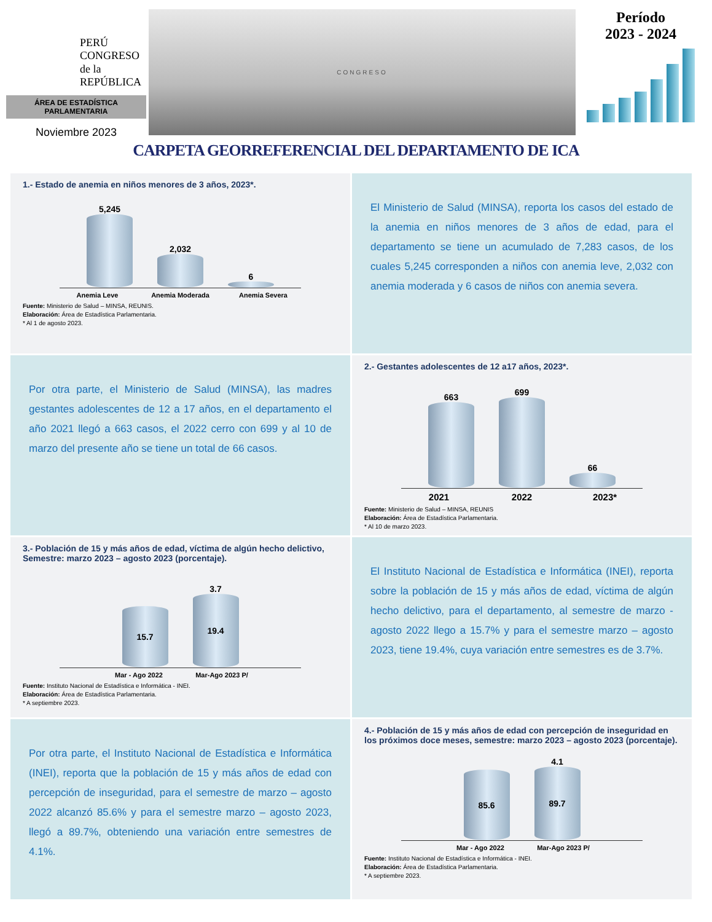PERÚ
CONGRESO
de la
REPÚBLICA
ÁREA DE ESTADÍSTICA
PARLAMENTARIA
Noviembre 2023
CONGRESO
Período
2023 - 2024
CARPETA GEORREFERENCIAL DEL DEPARTAMENTO DE ICA
1.- Estado de anemia en niños menores de 3 años, 2023*.
5,245
2,032
6
Anemia Leve Anemia Moderada Anemia Severa
Fuente: Ministerio de Salud – MINSA, REUNIS.
Elaboración: Área de Estadística Parlamentaria.
* Al 1 de agosto 2023.
El Ministerio de Salud (MINSA), reporta los casos del estado de la anemia en niños menores de 3 años de edad, para el departamento se tiene un acumulado de 7,283 casos, de los cuales 5,245 corresponden a niños con anemia leve, 2,032 con anemia moderada y 6 casos de niños con anemia severa.
Por otra parte, el Ministerio de Salud (MINSA), las madres gestantes adolescentes de 12 a 17 años, en el departamento el año 2021 llegó a 663 casos, el 2022 cerro con 699 y al 10 de marzo del presente año se tiene un total de 66 casos.
2.- Gestantes adolescentes de 12 a17 años, 2023*.
663
699
66
2021 2022 2023*
Fuente: Ministerio de Salud – MINSA, REUNIS
Elaboración: Área de Estadística Parlamentaria.
* Al 10 de marzo 2023.
3.- Población de 15 y más años de edad, víctima de algún hecho delictivo, Semestre: marzo 2023 – agosto 2023 (porcentaje).
15.7
3.7
19.4
Mar - Ago 2022 Mar-Ago 2023 P/
Fuente: Instituto Nacional de Estadística e Informática - INEI.
Elaboración: Área de Estadística Parlamentaria.
* A septiembre 2023.
El Instituto Nacional de Estadística e Informática (INEI), reporta sobre la población de 15 y más años de edad, víctima de algún hecho delictivo, para el departamento, al semestre de marzo - agosto 2022 llego a 15.7% y para el semestre marzo – agosto 2023, tiene 19.4%, cuya variación entre semestres es de 3.7%.
Por otra parte, el Instituto Nacional de Estadística e Informática (INEI), reporta que la población de 15 y más años de edad con percepción de inseguridad, para el semestre de marzo – agosto 2022 alcanzó 85.6% y para el semestre marzo – agosto 2023, llegó a 89.7%, obteniendo una variación entre semestres de 4.1%.
4.- Población de 15 y más años de edad con percepción de inseguridad en los próximos doce meses, semestre: marzo 2023 – agosto 2023 (porcentaje).
85.6
4.1
89.7
Mar - Ago 2022 Mar-Ago 2023 P/
Fuente: Instituto Nacional de Estadística e Informática - INEI.
Elaboración: Área de Estadística Parlamentaria.
* A septiembre 2023.